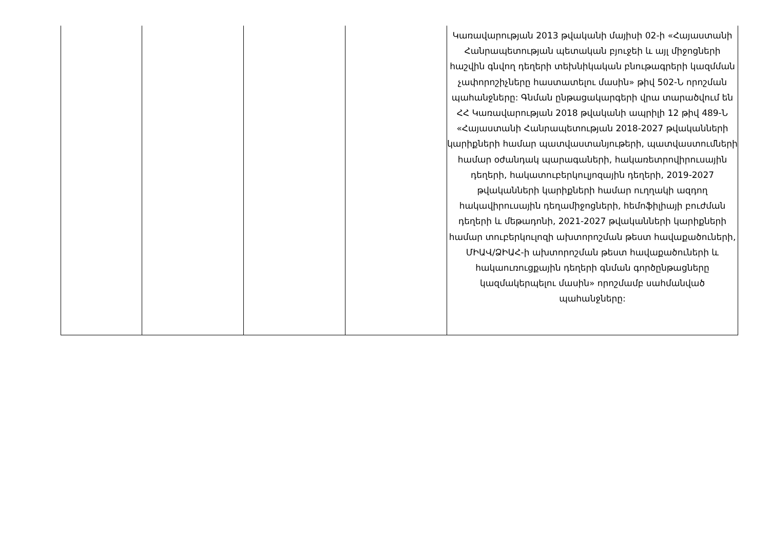| | | | | Կառավարության 2013 թվականի մայիսի 02-ի «Հայաստանի Հանրապետության պետական բյուջեի և այլ միջոցների հաշվին գնվող դեղերի տեխնիկական բնութագրերի կազմման չափորոշիչները հաստատելու մասին» թիվ 502-Ն որոշման պահանջները: Գնման ընթացակարգերի վրա տարածվում են ՀՀ Կառավարության 2018 թվականի ապրիլի 12 թիվ 489-Ն «Հայաստանի Հանրապետության 2018-2027 թվականների կարիքների համար պատվաստանյութերի, պատվաստումների համար օժանդակ պարագաների, հակառետրովիրուսային դեղերի, հակատուբերկուլյոզային դեղերի, 2019-2027 թվականների կարիքների համար ուղղակի ազդող հակավիրուսային դեղամիջոցների, հեմոֆիլիայի բուժման դեղերի և մեթադոնի, 2021-2027 թվականների կարիքների համար տուբերկուլոզի ախտորոշման թեստ հավաքածուների, ՄԻԱՎ/ՁԻԱՀ-ի ախտորոշման թեստ հավաքածուների և հակաուռուցքային դեղերի գնման գործընթացները կազմակերպելու մասին» որոշմամբ սահմանված պահանջները: |